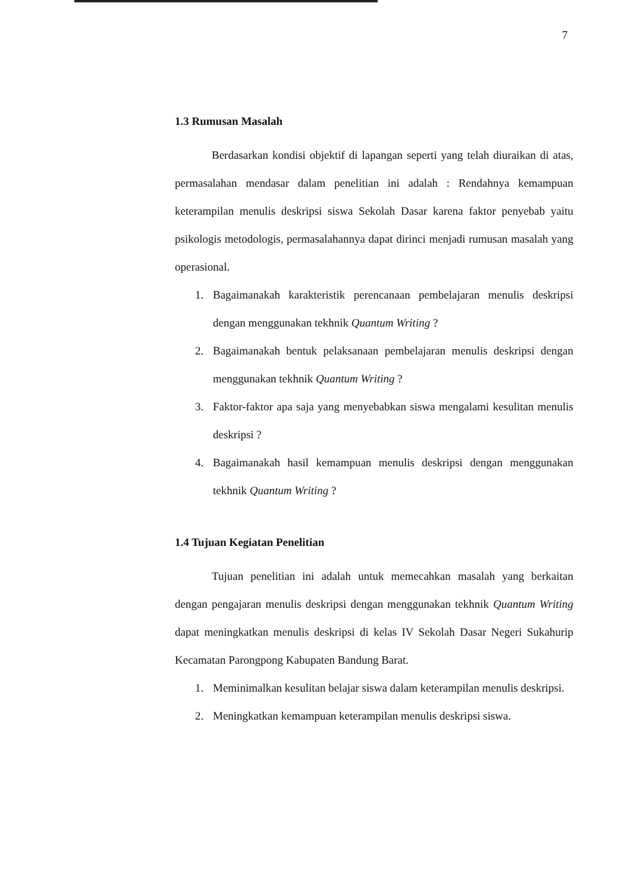7
1.3 Rumusan Masalah
Berdasarkan kondisi objektif di lapangan seperti yang telah diuraikan di atas, permasalahan mendasar dalam penelitian ini adalah : Rendahnya kemampuan keterampilan menulis deskripsi siswa Sekolah Dasar karena faktor penyebab yaitu psikologis metodologis, permasalahannya dapat dirinci menjadi rumusan masalah yang operasional.
1. Bagaimanakah karakteristik perencanaan pembelajaran menulis deskripsi dengan menggunakan tekhnik Quantum Writing ?
2. Bagaimanakah bentuk pelaksanaan pembelajaran menulis deskripsi dengan menggunakan tekhnik Quantum Writing ?
3. Faktor-faktor apa saja yang menyebabkan siswa mengalami kesulitan menulis deskripsi ?
4. Bagaimanakah hasil kemampuan menulis deskripsi dengan menggunakan tekhnik Quantum Writing ?
1.4 Tujuan Kegiatan Penelitian
Tujuan penelitian ini adalah untuk memecahkan masalah yang berkaitan dengan pengajaran menulis deskripsi dengan menggunakan tekhnik Quantum Writing dapat meningkatkan menulis deskripsi di kelas IV Sekolah Dasar Negeri Sukahurip Kecamatan Parongpong Kabupaten Bandung Barat.
1. Meminimalkan kesulitan belajar siswa dalam keterampilan menulis deskripsi.
2. Meningkatkan kemampuan keterampilan menulis deskripsi siswa.